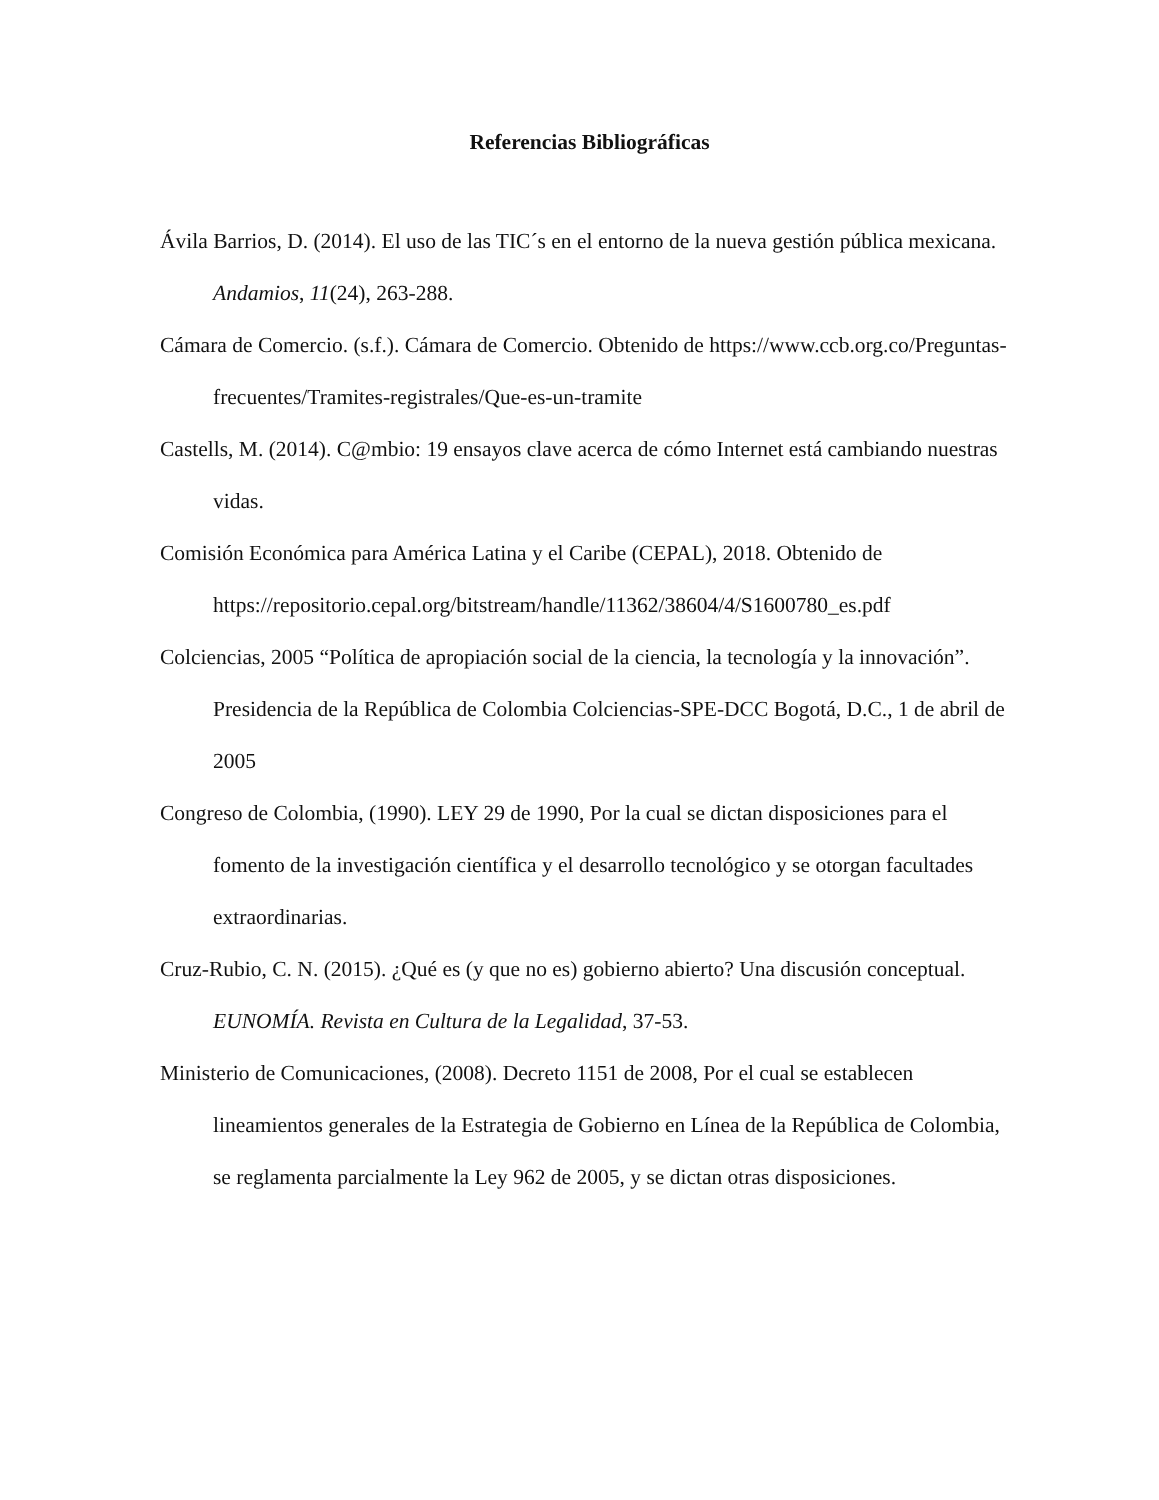Referencias Bibliográficas
Ávila Barrios, D. (2014). El uso de las TIC´s en el entorno de la nueva gestión pública mexicana. Andamios, 11(24), 263-288.
Cámara de Comercio. (s.f.). Cámara de Comercio. Obtenido de https://www.ccb.org.co/Preguntas-frecuentes/Tramites-registrales/Que-es-un-tramite
Castells, M. (2014). C@mbio: 19 ensayos clave acerca de cómo Internet está cambiando nuestras vidas.
Comisión Económica para América Latina y el Caribe (CEPAL), 2018. Obtenido de https://repositorio.cepal.org/bitstream/handle/11362/38604/4/S1600780_es.pdf
Colciencias, 2005 “Política de apropiación social de la ciencia, la tecnología y la innovación”. Presidencia de la República de Colombia Colciencias-SPE-DCC Bogotá, D.C., 1 de abril de 2005
Congreso de Colombia, (1990). LEY 29 de 1990, Por la cual se dictan disposiciones para el fomento de la investigación científica y el desarrollo tecnológico y se otorgan facultades extraordinarias.
Cruz-Rubio, C. N. (2015). ¿Qué es (y que no es) gobierno abierto? Una discusión conceptual. EUNOMÍA. Revista en Cultura de la Legalidad, 37-53.
Ministerio de Comunicaciones, (2008). Decreto 1151 de 2008, Por el cual se establecen lineamientos generales de la Estrategia de Gobierno en Línea de la República de Colombia, se reglamenta parcialmente la Ley 962 de 2005, y se dictan otras disposiciones.